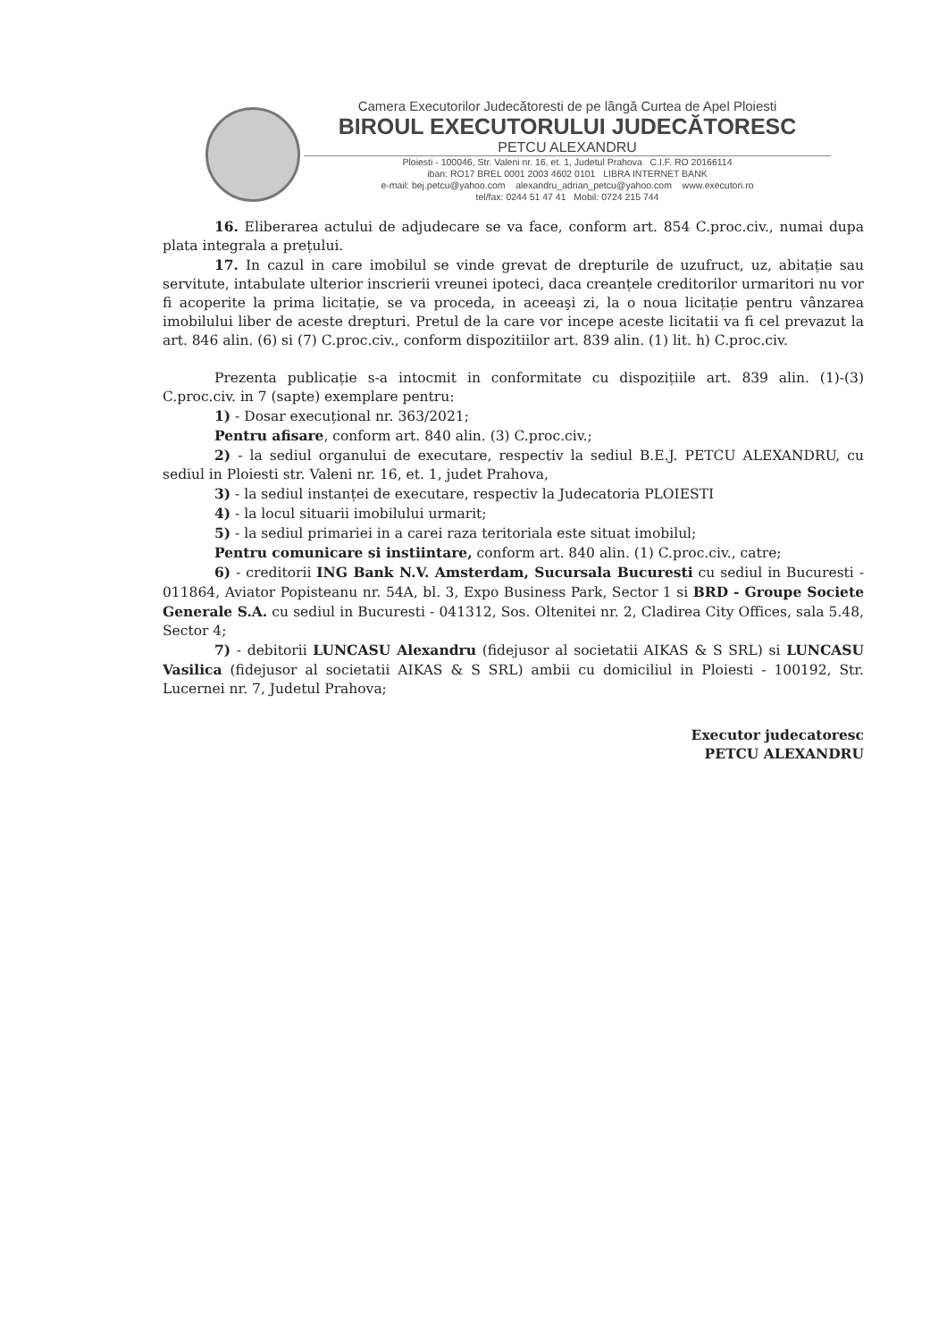Camera Executorilor Judecătoresti de pe lângă Curtea de Apel Ploiesti
BIROUL EXECUTORULUI JUDECĂTORESC
PETCU ALEXANDRU
Ploiesti - 100046, Str. Valeni nr. 16, et. 1, Judetul Prahova C.I.F. RO 20166114
iban: RO17 BREL 0001 2003 4602 0101 LIBRA INTERNET BANK
e-mail: bej.petcu@yahoo.com alexandru_adrian_petcu@yahoo.com www.executori.ro
tel/fax: 0244 51 47 41 Mobil: 0724 215 744
16. Eliberarea actului de adjudecare se va face, conform art. 854 C.proc.civ., numai dupa plata integrala a prețului.
17. In cazul in care imobilul se vinde grevat de drepturile de uzufruct, uz, abitație sau servitute, intabulate ulterior inscrierii vreunei ipoteci, daca creanțele creditorilor urmaritori nu vor fi acoperite la prima licitație, se va proceda, in aceeaşi zi, la o noua licitație pentru vânzarea imobilului liber de aceste drepturi. Pretul de la care vor incepe aceste licitatii va fi cel prevazut la art. 846 alin. (6) si (7) C.proc.civ., conform dispozitiilor art. 839 alin. (1) lit. h) C.proc.civ.
Prezenta publicație s-a intocmit in conformitate cu dispozițiile art. 839 alin. (1)-(3) C.proc.civ. in 7 (sapte) exemplare pentru:
1) - Dosar execuțional nr. 363/2021;
Pentru afisare, conform art. 840 alin. (3) C.proc.civ.;
2) - la sediul organului de executare, respectiv la sediul B.E.J. PETCU ALEXANDRU, cu sediul in Ploiesti str. Valeni nr. 16, et. 1, judet Prahova,
3) - la sediul instanței de executare, respectiv la Judecatoria PLOIESTI
4) - la locul situarii imobilului urmarit;
5) - la sediul primariei in a carei raza teritoriala este situat imobilul;
Pentru comunicare si instiintare, conform art. 840 alin. (1) C.proc.civ., catre;
6) - creditorii ING Bank N.V. Amsterdam, Sucursala Bucuresti cu sediul in Bucuresti - 011864, Aviator Popisteanu nr. 54A, bl. 3, Expo Business Park, Sector 1 si BRD - Groupe Societe Generale S.A. cu sediul in Bucuresti - 041312, Sos. Oltenitei nr. 2, Cladirea City Offices, sala 5.48, Sector 4;
7) - debitorii LUNCASU Alexandru (fidejusor al societatii AIKAS & S SRL) si LUNCASU Vasilica (fidejusor al societatii AIKAS & S SRL) ambii cu domiciliul in Ploiesti - 100192, Str. Lucernei nr. 7, Judetul Prahova;
Executor judecatoresc
PETCU ALEXANDRU